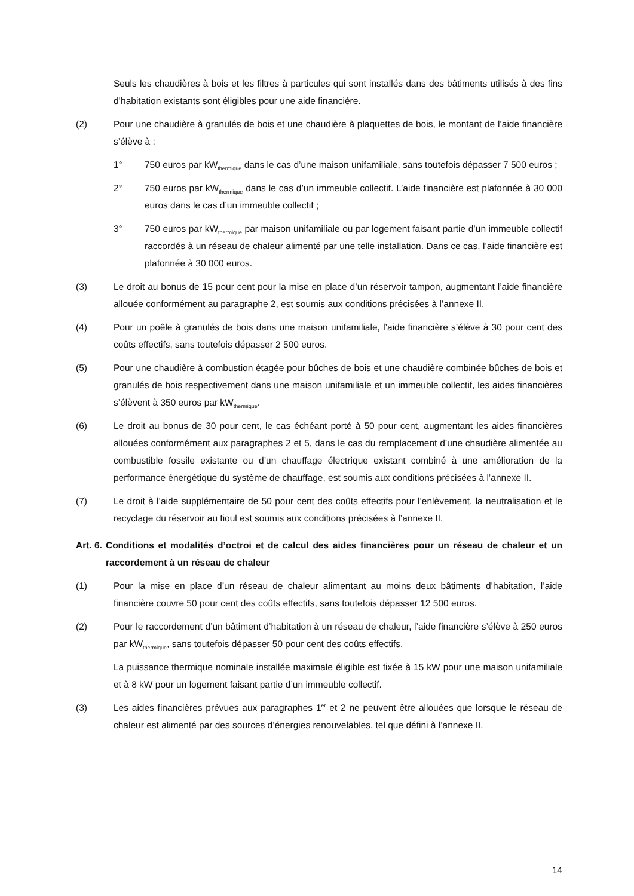Seuls les chaudières à bois et les filtres à particules qui sont installés dans des bâtiments utilisés à des fins d’habitation existants sont éligibles pour une aide financière.
(2) Pour une chaudière à granulés de bois et une chaudière à plaquettes de bois, le montant de l’aide financière s’élève à :
1° 750 euros par kW<sub>thermique</sub> dans le cas d’une maison unifamiliale, sans toutefois dépasser 7 500 euros ;
2° 750 euros par kW<sub>thermique</sub> dans le cas d’un immeuble collectif. L’aide financière est plafonnée à 30 000 euros dans le cas d’un immeuble collectif ;
3° 750 euros par kW<sub>thermique</sub> par maison unifamiliale ou par logement faisant partie d’un immeuble collectif raccordés à un réseau de chaleur alimenté par une telle installation. Dans ce cas, l’aide financière est plafonnée à 30 000 euros.
(3) Le droit au bonus de 15 pour cent pour la mise en place d’un réservoir tampon, augmentant l’aide financière allouée conformément au paragraphe 2, est soumis aux conditions précisées à l’annexe II.
(4) Pour un poêle à granulés de bois dans une maison unifamiliale, l’aide financière s’élève à 30 pour cent des coûts effectifs, sans toutefois dépasser 2 500 euros.
(5) Pour une chaudière à combustion étagée pour bûches de bois et une chaudière combinée bûches de bois et granulés de bois respectivement dans une maison unifamiliale et un immeuble collectif, les aides financières s’élèvent à 350 euros par kW<sub>thermique</sub>.
(6) Le droit au bonus de 30 pour cent, le cas échéant porté à 50 pour cent, augmentant les aides financières allouées conformément aux paragraphes 2 et 5, dans le cas du remplacement d’une chaudière alimentée au combustible fossile existante ou d’un chauffage électrique existant combiné à une amélioration de la performance énergétique du système de chauffage, est soumis aux conditions précisées à l’annexe II.
(7) Le droit à l’aide supplémentaire de 50 pour cent des coûts effectifs pour l’enlèvement, la neutralisation et le recyclage du réservoir au fioul est soumis aux conditions précisées à l’annexe II.
Art. 6. Conditions et modalités d’octroi et de calcul des aides financières pour un réseau de chaleur et un raccordement à un réseau de chaleur
(1) Pour la mise en place d’un réseau de chaleur alimentant au moins deux bâtiments d’habitation, l’aide financière couvre 50 pour cent des coûts effectifs, sans toutefois dépasser 12 500 euros.
(2) Pour le raccordement d’un bâtiment d’habitation à un réseau de chaleur, l’aide financière s’élève à 250 euros par kW<sub>thermique</sub>, sans toutefois dépasser 50 pour cent des coûts effectifs.
La puissance thermique nominale installée maximale éligible est fixée à 15 kW pour une maison unifamiliale et à 8 kW pour un logement faisant partie d’un immeuble collectif.
(3) Les aides financières prévues aux paragraphes 1<sup>er</sup> et 2 ne peuvent être allouées que lorsque le réseau de chaleur est alimenté par des sources d’énergies renouvelables, tel que défini à l’annexe II.
14